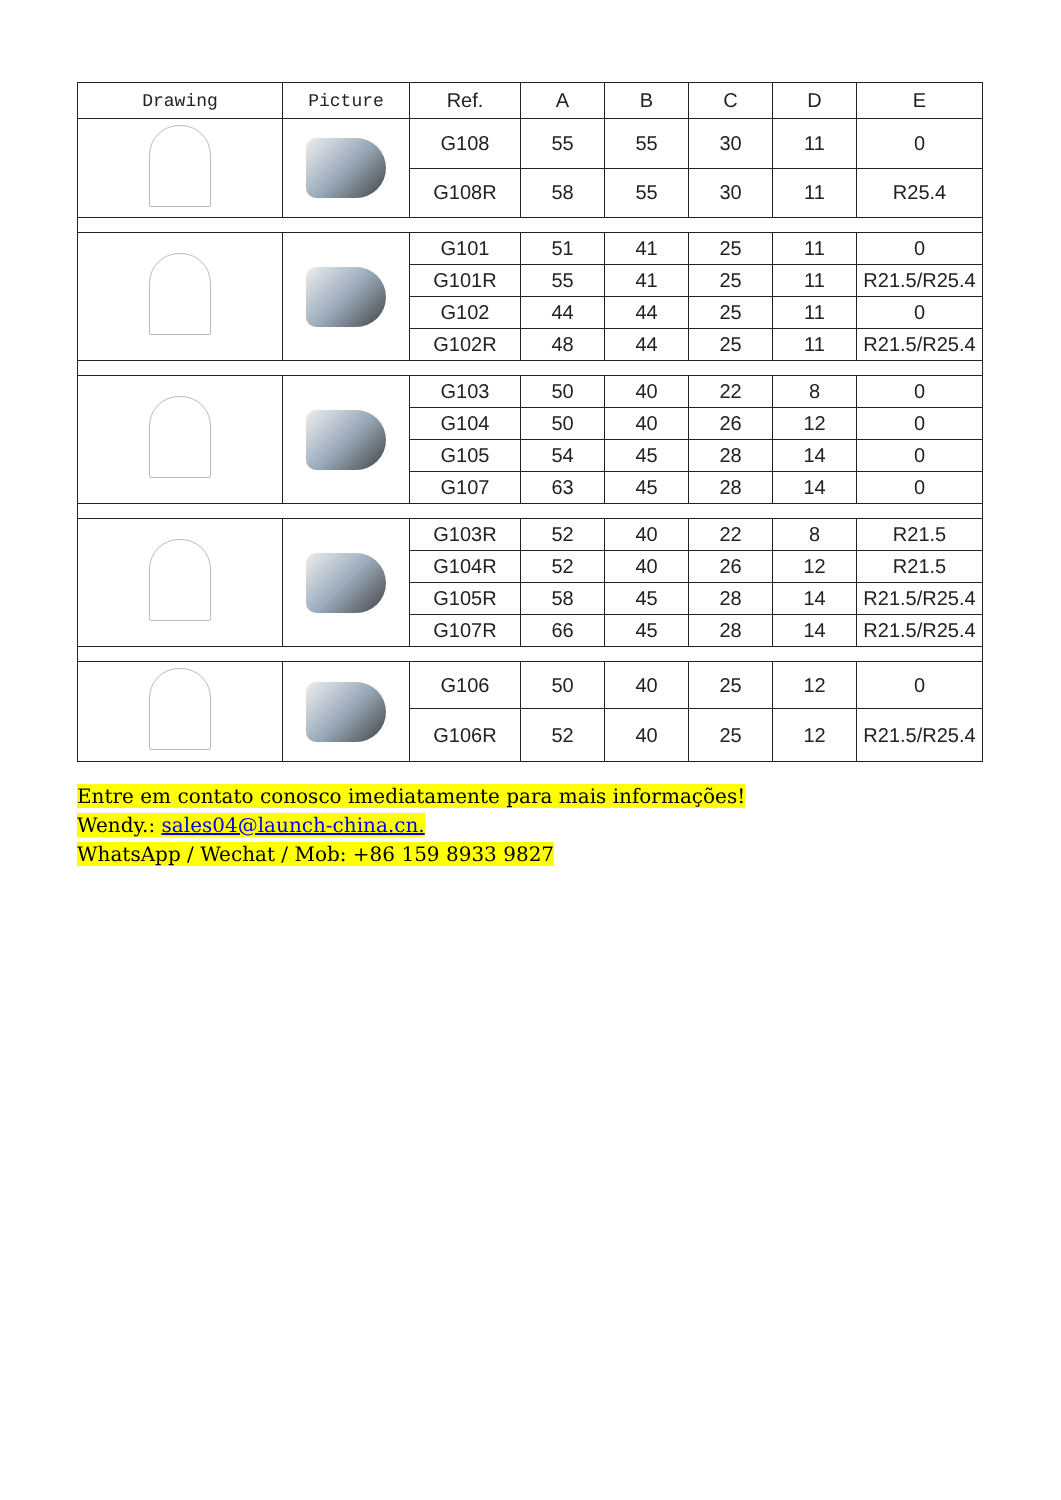| Drawing | Picture | Ref. | A | B | C | D | E |
| --- | --- | --- | --- | --- | --- | --- | --- |
| | | G108 | 55 | 55 | 30 | 11 | 0 |
| | | G108R | 58 | 55 | 30 | 11 | R25.4 |
| | | G101 | 51 | 41 | 25 | 11 | 0 |
| | | G101R | 55 | 41 | 25 | 11 | R21.5/R25.4 |
| | | G102 | 44 | 44 | 25 | 11 | 0 |
| | | G102R | 48 | 44 | 25 | 11 | R21.5/R25.4 |
| | | G103 | 50 | 40 | 22 | 8 | 0 |
| | | G104 | 50 | 40 | 26 | 12 | 0 |
| | | G105 | 54 | 45 | 28 | 14 | 0 |
| | | G107 | 63 | 45 | 28 | 14 | 0 |
| | | G103R | 52 | 40 | 22 | 8 | R21.5 |
| | | G104R | 52 | 40 | 26 | 12 | R21.5 |
| | | G105R | 58 | 45 | 28 | 14 | R21.5/R25.4 |
| | | G107R | 66 | 45 | 28 | 14 | R21.5/R25.4 |
| | | G106 | 50 | 40 | 25 | 12 | 0 |
| | | G106R | 52 | 40 | 25 | 12 | R21.5/R25.4 |
Entre em contato conosco imediatamente para mais informações!
Wendy.: sales04@launch-china.cn.
WhatsApp / Wechat / Mob: +86 159 8933 9827